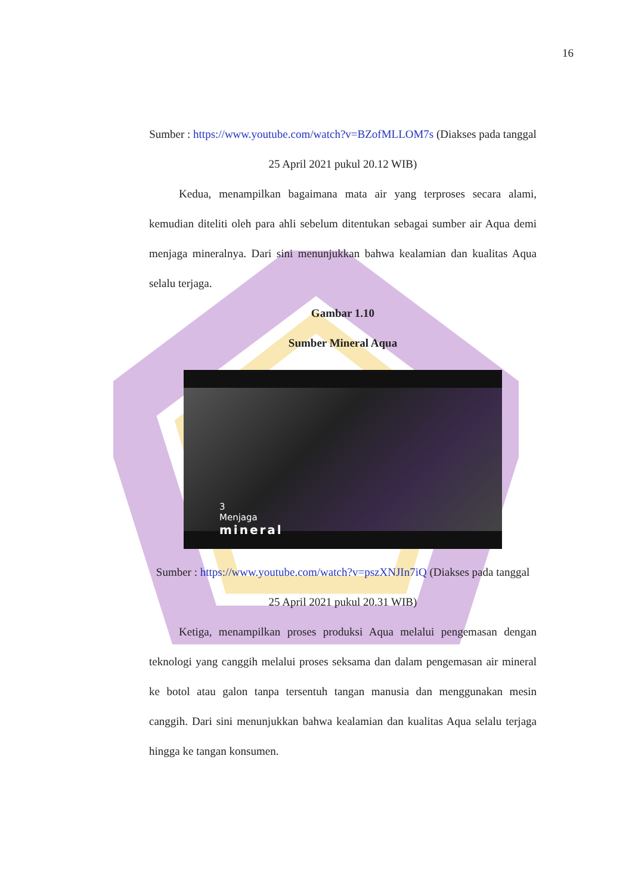16
Sumber : https://www.youtube.com/watch?v=BZofMLLOM7s (Diakses pada tanggal 25 April 2021 pukul 20.12 WIB)
Kedua, menampilkan bagaimana mata air yang terproses secara alami, kemudian diteliti oleh para ahli sebelum ditentukan sebagai sumber air Aqua demi menjaga mineralnya. Dari sini menunjukkan bahwa kealamian dan kualitas Aqua selalu terjaga.
Gambar 1.10
Sumber Mineral Aqua
3
Menjaga
mineral
Sumber : https://www.youtube.com/watch?v=pszXNJIn7iQ (Diakses pada tanggal 25 April 2021 pukul 20.31 WIB)
Ketiga, menampilkan proses produksi Aqua melalui pengemasan dengan teknologi yang canggih melalui proses seksama dan dalam pengemasan air mineral ke botol atau galon tanpa tersentuh tangan manusia dan menggunakan mesin canggih. Dari sini menunjukkan bahwa kealamian dan kualitas Aqua selalu terjaga hingga ke tangan konsumen.